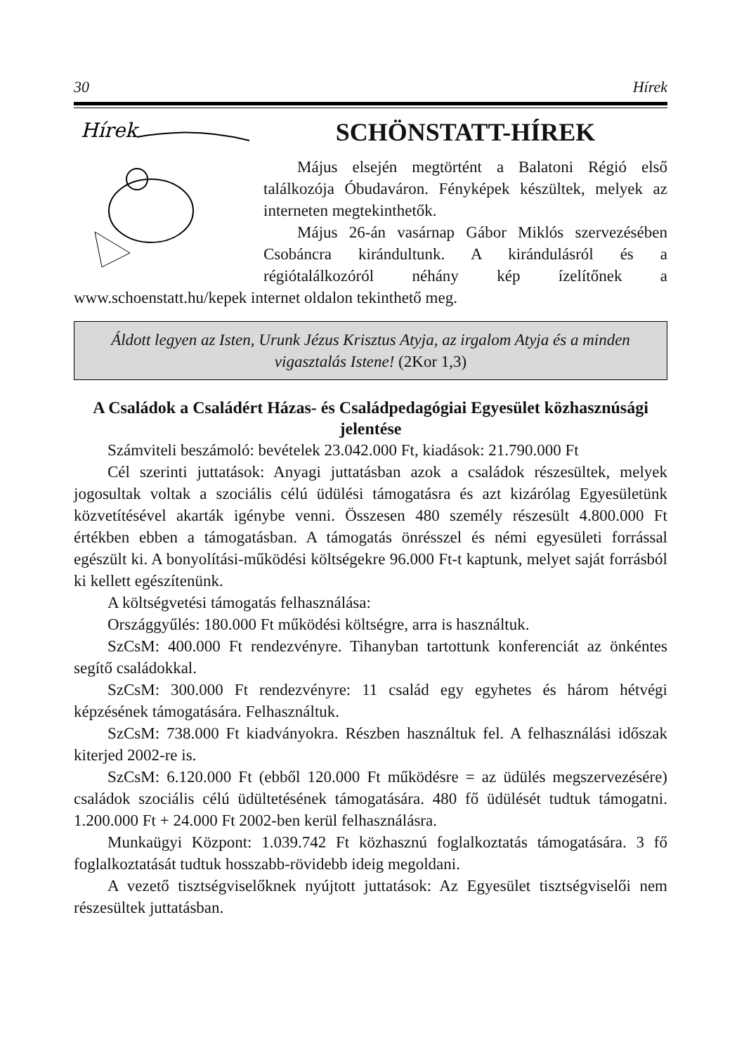30 Hírek
Hírek
SCHÖNSTATT-HÍREK
Május elsején megtörtént a Balatoni Régió első találkozója Óbudaváron. Fényképek készültek, melyek az interneten megtekinthetők.
Május 26-án vasárnap Gábor Miklós szervezésében Csobáncra kirándultunk. A kirándulásról és a régiótalálkozóról néhány kép ízelítőnek a www.schoenstatt.hu/kepek internet oldalon tekinthető meg.
Áldott legyen az Isten, Urunk Jézus Krisztus Atyja, az irgalom Atyja és a minden vigasztalás Istene! (2Kor 1,3)
A Családok a Családért Házas- és Családpedagógiai Egyesület közhasznúsági jelentése
Számviteli beszámoló: bevételek 23.042.000 Ft, kiadások: 21.790.000 Ft
Cél szerinti juttatások: Anyagi juttatásban azok a családok részesültek, melyek jogosultak voltak a szociális célú üdülési támogatásra és azt kizárólag Egyesületünk közvetítésével akarták igénybe venni. Összesen 480 személy részesült 4.800.000 Ft értékben ebben a támogatásban. A támogatás önrésszel és némi egyesületi forrással egészült ki. A bonyolítási-működési költségekre 96.000 Ft-t kaptunk, melyet saját forrásból ki kellett egészítenünk.
A költségvetési támogatás felhasználása:
Országgyűlés: 180.000 Ft működési költségre, arra is használtuk.
SzCsM: 400.000 Ft rendezvényre. Tihanyban tartottunk konferenciát az önkéntes segítő családokkal.
SzCsM: 300.000 Ft rendezvényre: 11 család egy egyhetes és három hétvégi képzésének támogatására. Felhasználtuk.
SzCsM: 738.000 Ft kiadványokra. Részben használtuk fel. A felhasználási időszak kiterjed 2002-re is.
SzCsM: 6.120.000 Ft (ebből 120.000 Ft működésre = az üdülés megszervezésére) családok szociális célú üdültetésének támogatására. 480 fő üdülését tudtuk támogatni. 1.200.000 Ft + 24.000 Ft 2002-ben kerül felhasználásra.
Munkaügyi Központ: 1.039.742 Ft közhasznú foglalkoztatás támogatására. 3 fő foglalkoztatását tudtuk hosszabb-rövidebb ideig megoldani.
A vezető tisztségviselőknek nyújtott juttatások: Az Egyesület tisztségviselői nem részesültek juttatásban.